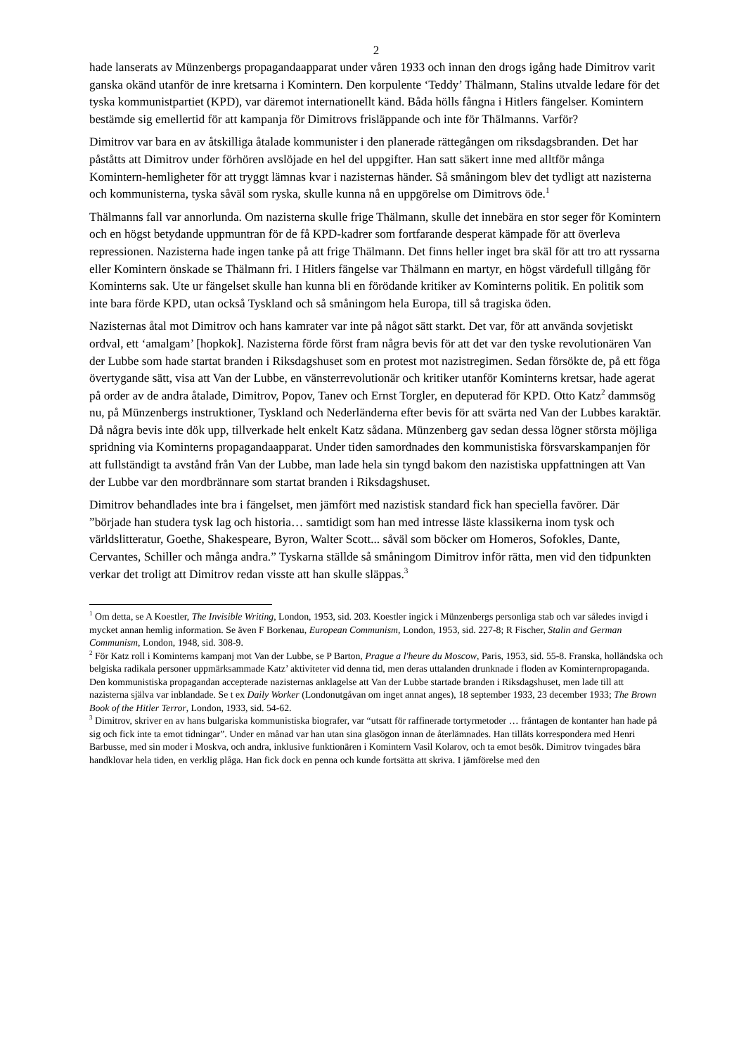2
hade lanserats av Münzenbergs propagandaapparat under våren 1933 och innan den drogs igång hade Dimitrov varit ganska okänd utanför de inre kretsarna i Komintern. Den korpulente ‘Teddy’ Thälmann, Stalins utvalde ledare för det tyska kommunistpartiet (KPD), var däremot internationellt känd. Båda hölls fångna i Hitlers fängelser. Komintern bestämde sig emellertid för att kampanja för Dimitrovs frisläppande och inte för Thälmanns. Varför?
Dimitrov var bara en av åtskilliga åtalade kommunister i den planerade rättegången om riksdagsbranden. Det har påståtts att Dimitrov under förhören avslöjade en hel del uppgifter. Han satt säkert inne med alltför många Komintern-hemligheter för att tryggt lämnas kvar i nazisternas händer. Så småningom blev det tydligt att nazisterna och kommunisterna, tyska såväl som ryska, skulle kunna nå en uppgörelse om Dimitrovs öde.<sup>1</sup>
Thälmanns fall var annorlunda. Om nazisterna skulle frige Thälmann, skulle det innebära en stor seger för Komintern och en högst betydande uppmuntran för de få KPD-kadrer som fortfarande desperat kämpade för att överleva repressionen. Nazisterna hade ingen tanke på att frige Thälmann. Det finns heller inget bra skäl för att tro att ryssarna eller Komintern önskade se Thälmann fri. I Hitlers fängelse var Thälmann en martyr, en högst värdefull tillgång för Kominterns sak. Ute ur fängelset skulle han kunna bli en förödande kritiker av Kominterns politik. En politik som inte bara förde KPD, utan också Tyskland och så småningom hela Europa, till så tragiska öden.
Nazisternas åtal mot Dimitrov och hans kamrater var inte på något sätt starkt. Det var, för att använda sovjetiskt ordval, ett ‘amalgam’ [hopkok]. Nazisterna förde först fram några bevis för att det var den tyske revolutionären Van der Lubbe som hade startat branden i Riksdagshuset som en protest mot nazistregimen. Sedan försökte de, på ett föga övertygande sätt, visa att Van der Lubbe, en vänsterrevolutionär och kritiker utanför Kominterns kretsar, hade agerat på order av de andra åtalade, Dimitrov, Popov, Tanev och Ernst Torgler, en deputerad för KPD. Otto Katz<sup>2</sup> dammsög nu, på Münzenbergs instruktioner, Tyskland och Nederländerna efter bevis för att svärta ned Van der Lubbes karaktär. Då några bevis inte dök upp, tillverkade helt enkelt Katz sådana. Münzenberg gav sedan dessa lögner största möjliga spridning via Kominterns propagandaapparat. Under tiden samordnades den kommunistiska försvarskampanjen för att fullständigt ta avstånd från Van der Lubbe, man lade hela sin tyngd bakom den nazistiska uppfattningen att Van der Lubbe var den mordbrännare som startat branden i Riksdagshuset.
Dimitrov behandlades inte bra i fängelset, men jämfört med nazistisk standard fick han speciella favörer. Där ”började han studera tysk lag och historia… samtidigt som han med intresse läste klassikerna inom tysk och världslitteratur, Goethe, Shakespeare, Byron, Walter Scott... såväl som böcker om Homeros, Sofokles, Dante, Cervantes, Schiller och många andra.” Tyskarna ställde så småningom Dimitrov inför rätta, men vid den tidpunkten verkar det troligt att Dimitrov redan visste att han skulle släppas.<sup>3</sup>
<sup>1</sup> Om detta, se A Koestler, The Invisible Writing, London, 1953, sid. 203. Koestler ingick i Münzenbergs personliga stab och var således invigd i mycket annan hemlig information. Se även F Borkenau, European Communism, London, 1953, sid. 227-8; R Fischer, Stalin and German Communism, London, 1948, sid. 308-9.
<sup>2</sup> För Katz roll i Kominterns kampanj mot Van der Lubbe, se P Barton, Prague a l'heure du Moscow, Paris, 1953, sid. 55-8. Franska, holländska och belgiska radikala personer uppmärksammade Katz’ aktiviteter vid denna tid, men deras uttalanden drunknade i floden av Kominternpropaganda. Den kommunistiska propagandan accepterade nazisternas anklagelse att Van der Lubbe startade branden i Riksdagshuset, men lade till att nazisterna själva var inblandade. Se t ex Daily Worker (Londonutgåvan om inget annat anges), 18 september 1933, 23 december 1933; The Brown Book of the Hitler Terror, London, 1933, sid. 54-62.
<sup>3</sup> Dimitrov, skriver en av hans bulgariska kommunistiska biografer, var “utsatt för raffinerade tortyrmetoder … fråntagen de kontanter han hade på sig och fick inte ta emot tidningar”. Under en månad var han utan sina glasögon innan de återlämnades. Han tilläts korrespondera med Henri Barbusse, med sin moder i Moskva, och andra, inklusive funktionären i Komintern Vasil Kolarov, och ta emot besök. Dimitrov tvingades bära handklovar hela tiden, en verklig plåga. Han fick dock en penna och kunde fortsätta att skriva. I jämförelse med den